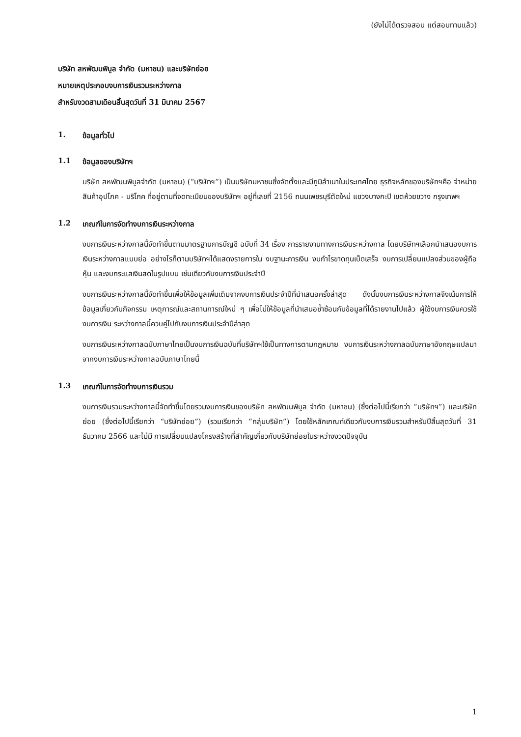(ยังไม่ได้ตรวจสอบ แต่สอบทานแล้ว)
บริษัท สหพัฒนพิบูล จำกัด (มหาชน) และบริษัทย่อย
หมายเหตุประกอบงบการเงินรวมระหว่างกาล
สำหรับงวดสามเดือนสิ้นสุดวันที่ 31 มีนาคม 2567
1. ข้อมูลทั่วไป
1.1 ข้อมูลของบริษัทฯ
บริษัท สหพัฒนพิบูลจำกัด (มหาชน) (“บริษัทฯ”) เป็นบริษัทมหาชนซึ่งจัดตั้งและมีภูมิลำเนาในประเทศไทย ธุรกิจหลักของบริษัทฯคือ จำหน่ายสินค้าอุปโภค - บริโภค ที่อยู่ตามที่จดทะเบียนของบริษัทฯ อยู่ที่เลขที่ 2156 ถนนเพชรบุรีตัดใหม่ แขวงบางกะปิ เขตห้วยขวาง กรุงเทพฯ
1.2 เกณฑ์ในการจัดทำงบการเงินระหว่างกาล
งบการเงินระหว่างกาลนี้จัดทำขึ้นตามมาตรฐานการบัญชี ฉบับที่ 34 เรื่อง การรายงานทางการเงินระหว่างกาล โดยบริษัทฯเลือกนำเสนองบการเงินระหว่างกาลแบบย่อ อย่างไรก็ตามบริษัทฯได้แสดงรายการใน งบฐานะการเงิน งบกำไรขาดทุนเบ็ดเสร็จ งบการเปลี่ยนแปลงส่วนของผู้ถือหุ้น และงบกระแสเงินสดในรูปแบบ เช่นเดียวกับงบการเงินประจำปี
งบการเงินระหว่างกาลนี้จัดทำขึ้นเพื่อให้ข้อมูลเพิ่มเติมจากงบการเงินประจำปีที่นำเสนอครั้งล่าสุด ดังนั้นงบการเงินระหว่างกาลจึงเน้นการให้ข้อมูลเกี่ยวกับกิจกรรม เหตุการณ์และสถานการณ์ใหม่ ๆ เพื่อไม่ให้ข้อมูลที่นำเสนอซ้ำซ้อนกับข้อมูลที่ได้รายงานไปแล้ว ผู้ใช้งบการเงินควรใช้งบการเงิน ระหว่างกาลนี้ควบคู่ไปกับงบการเงินประจำปีล่าสุด
งบการเงินระหว่างกาลฉบับภาษาไทยเป็นงบการเงินฉบับที่บริษัทฯใช้เป็นทางการตามกฎหมาย งบการเงินระหว่างกาลฉบับภาษาอังกฤษแปลมาจากงบการเงินระหว่างกาลฉบับภาษาไทยนี้
1.3 เกณฑ์ในการจัดทำงบการเงินรวม
งบการเงินรวมระหว่างกาลนี้จัดทำขึ้นโดยรวมงบการเงินของบริษัท สหพัฒนพิบูล จำกัด (มหาชน) (ซึ่งต่อไปนี้เรียกว่า “บริษัทฯ”) และบริษัทย่อย (ซึ่งต่อไปนี้เรียกว่า “บริษัทย่อย”) (รวมเรียกว่า “กลุ่มบริษัท”) โดยใช้หลักเกณฑ์เดียวกับงบการเงินรวมสำหรับปีสิ้นสุดวันที่ 31 ธันวาคม 2566 และไม่มี การเปลี่ยนแปลงโครงสร้างที่สำคัญเกี่ยวกับบริษัทย่อยในระหว่างงวดปัจจุบัน
1